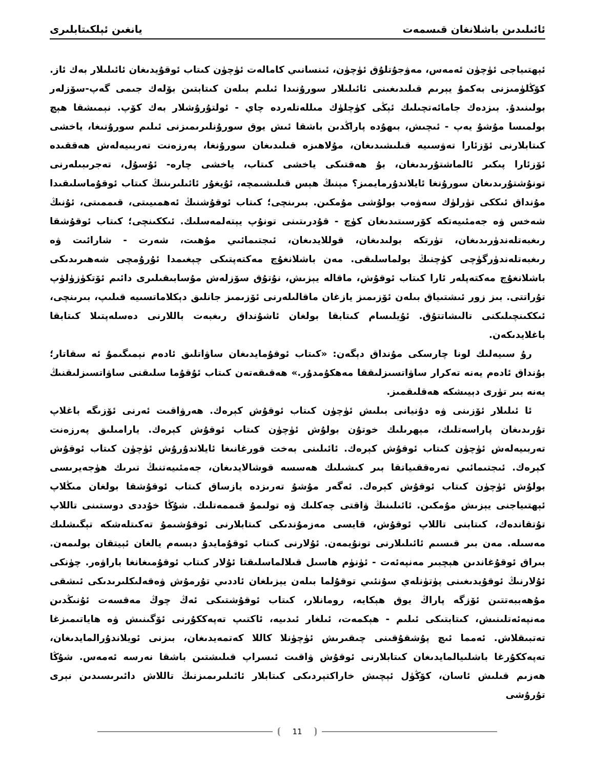ئائىلىدىن باشلانغان قىسمەت يانغىن ئېلكىتابلىرى
ئېھتىياجى ئۈچۈن ئەمەس، مەۋجۇتلۇق ئۈچۈن، ئىنسانىي كامالەت ئۈچۈن كىتاب ئوقۇيدىغان ئائىلىلار بەك ئاز. كۆڭلۈمىزنى بەكمۇ يېرىم قىلىدىغىنى ئائىلىلار سورۇنىدا ئىلىم بىلەن كىتابتىن بۆلەك جىمى گەپ-سۆزلەر بولىنىدۇ. بىزدەك جامائەتچىلىك ئېڭى كۈچلۈك مىللەتلەردە چاي - ئولتۇرۇشلار بەك كۆپ. نېمىشقا ھېچ بولمىسا مۇشۇ يەپ - ئىچىش، بىھۇدە پاراڭدىن باشقا ئىش يوق سورۇنلىرىمىزنى ئىلىم سورۇنىغا، ياخشى كىتابلارنى ئۆزئارا تەۋسىيە قىلىشىدىغان، مۇلاھىزە قىلىدىغان سورۇنغا، پەرزەنت تەربىيەلەش ھەققىدە ئۆزئارا پىكىر ئالماشتۇرىدىغان، بۇ ھەقتىكى ياخشى كىتاب، ياخشى چارە- ئۇسۇل، تەجرىبىلەرنى تونۇشتۇرىدىغان سورۇنغا ئايلاندۇرمايمىز؟ مېنىڭ ھېس قىلىشىمچە، ئۇيغۇر ئائىلىرىنىڭ كىتاب ئوقۇماسلىقىدا مۇنداق ئىككى تۈرلۈك سەۋەب بولۇشى مۇمكىن. بىرىنچى؛ كىتاب ئوقۇشنىڭ ئەھمىيىتى، قىممىتى، ئۇنىڭ شەخس ۋە جەمئىيەتكە كۆرسىتىدىغان كۈچ - قۇدرىتىنى تونۇپ يېتەلمەسلىك. ئىككىنچى؛ كىتاب ئوقۇشقا رىغبەتلەندۈرىدىغان، تۈرتكە بولىدىغان، قوللايدىغان، ئىجتىمائىي مۇھىت، شەرت - شارائىت ۋە رىغبەتلەندۈرگۈچى كۈچنىڭ بولماسلىقى. مەن باشلانغۇچ مەكتەپتىكى چېغىمدا ئۇرۇمچى شەھىرىدىكى باشلانغۇچ مەكتەپلەر ئارا كىتاب ئوقۇش، ماقالە يېزىش، نۇتۇق سۆزلەش مۇسابىقىلىرى دائىم ئۆتكۈزۈلۈپ تۇراتتى. بىز زور ئىشتىياق بىلەن ئۆزىمىز يازغان ماقالىلەرنى ئۆزىمىز جانلىق دېكلاماتسىيە قىلىپ، بىرىنچى، ئىككىنچىلىكنى تالىشاتتۇق. ئۇيلىسام كىتابقا بولغان ئاشۇنداق رىغبەت باللارنى دەسلەپتىلا كىتابقا باغلايدىكەن.
رۇ سىيەلىك لونا چارسكى مۇنداق دېگەن: «كىتاب ئوقۇمايدىغان ساۋاتلىق ئادەم نېمىگىمۇ ئە سقاتار؛ بۇنداق ئادەم يەنە تەكرار ساۋاتسىزلىققا مەھكۇمدۇر.» ھەقىقەتەن كىتاب ئۇقۇما سلىقنى ساۋاتسىزلىقنىڭ يەنە بىر تۈرى دېيىشكە ھەقلىقمىز.
ئا ئىلىلار ئۆزىنى ۋە دۇنيانى بىلىش ئۈچۈن كىتاب ئوقۇش كېرەك. ھەرۋاقىت ئەرنى ئۆزىگە باغلاپ تۇرىدىغان پاراسەتلىك، مېھرىلىك خوتۇن بولۇش ئۈچۈن كىتاب ئوقۇش كېرەك. يارامىلىق پەرزەنت تەربىيەلەش ئۈچۈن كىتاب ئوقۇش كېرەك. ئائىلىنى بەخت قورغانىغا ئايلاندۇرۇش ئۈچۈن كىتاب ئوقۇش كېرەك. ئىجتىمائىي تەرەققىياتقا بىر كىشىلىك ھەسسە قوشالايدىغان، جەمئىيەتنىڭ تىرىك ھۈجەيرىسى بولۇش ئۈچۈن كىتاب ئوقۇش كېرەك. ئەگەر مۇشۇ تەرىزدە يازساق كىتاب ئوقۇشقا بولغان مىڭلاپ ئېھتىياجنى يېزىش مۇمكىن. ئائىلىنىڭ ۋاقتى چەكلىك ۋە تولىمۇ قىممەتلىك. شۇڭا خۇددى دوستىنى تاللاپ تۇتقاندەك، كىتابنى تاللاپ ئوقۇش، قايسى مەزمۇندىكى كىتابلارنى ئوقۇشىمۇ تەكىتلەشكە تېگىشلىك مەسىلە. مەن بىر قىسىم ئائىلىلارنى تونۇيمەن. ئۇلارنى كىتاب ئوقۇمايدۇ دېسەم يالغان ئېيتقان بولىمەن. بىراق ئوقۇغاندىن ھېچبىر مەنپەئەت - ئۈنۈم ھاسىل قىلالماسلىقتا ئۇلار كىتاب ئوقۇمىغانغا باراۋەر. چۈنكى ئۇلارنىڭ ئوقۇيدىغىنى پۈتۈنلەي سۇنئىي توقۇلما بىلەن يېزىلغان ئاددىي تۇرمۇش ۋەقەلىكلىرىدىكى ئىشقى مۇھەببەتتىن ئۆزگە پاراڭ يوق ھېكايە، رومانلار، كىتاب ئوقۇشتىكى ئەڭ چوڭ مەقسەت ئۇنىڭدىن مەنپەئەتلىنىش، كىتابتىكى ئىلىم - ھېكمەت، ئىلغار ئىدىيە، ئاكتىپ تەپەككۇرنى ئۆگىنىش ۋە ھاياتىمىزغا تەتبىقلاش. ئەمما ئىچ پۇشقۇقىنى چىقىرىش ئۈچۈنلا كاللا كەتمەيدىغان، بىزنى ئويلاندۇرالمايدىغان، تەپەككۇرغا باشلىيالمايدىغان كىتابلارنى ئوقۇش ۋاقىت ئىسراپ قىلىشتىن باشقا نەرسە ئەمەس. شۇڭا ھەزىم قىلىش ئاسان، كۆڭۈل ئېچىش خاراكتېردىكى كىتابلار ئائىلىرىمىزنىڭ تاللاش دائىرىسىدىن نېرى تۇرۇشى
11